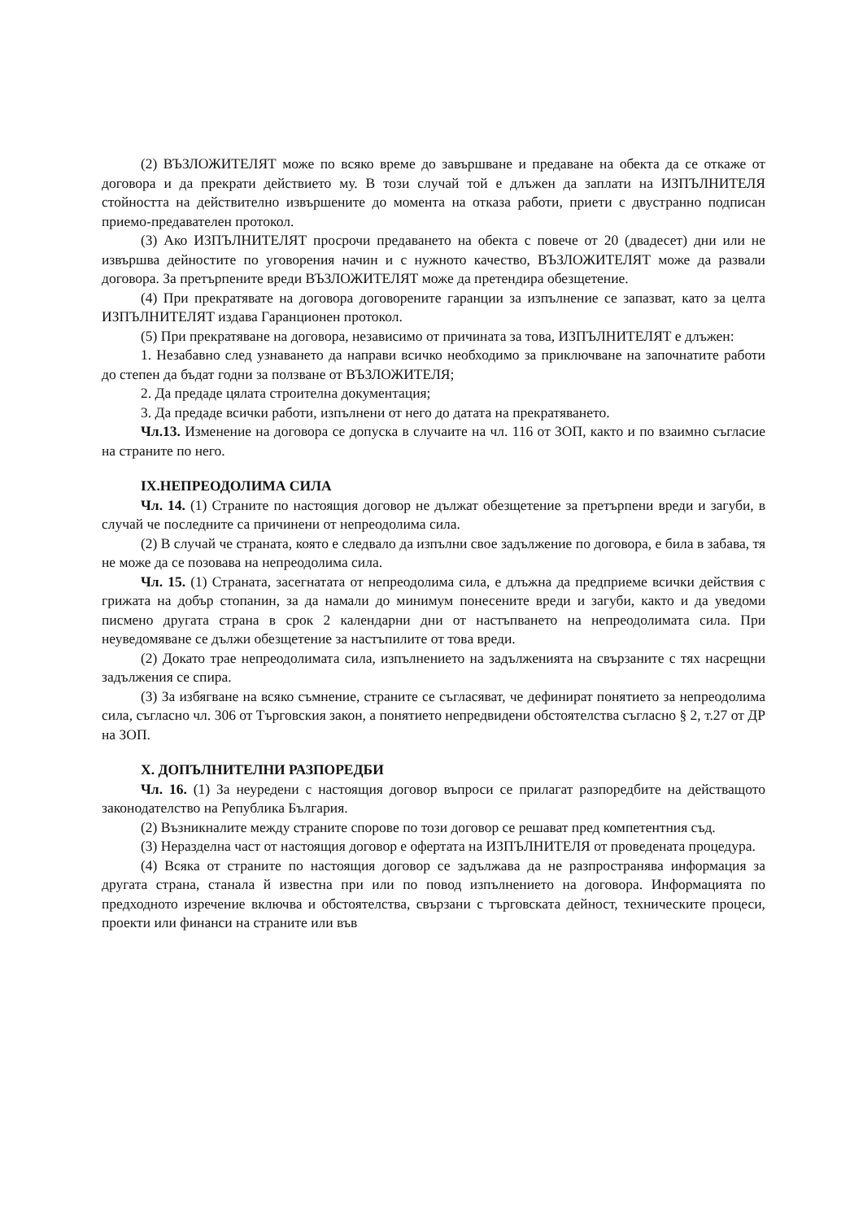(2) ВЪЗЛОЖИТЕЛЯТ може по всяко време до завършване и предаване на обекта да се откаже от договора и да прекрати действието му. В този случай той е длъжен да заплати на ИЗПЪЛНИТЕЛЯ стойността на действително извършените до момента на отказа работи, приети с двустранно подписан приемо-предавателен протокол.
(3) Ако ИЗПЪЛНИТЕЛЯТ просрочи предаването на обекта с повече от 20 (двадесет) дни или не извършва дейностите по уговорения начин и с нужното качество, ВЪЗЛОЖИТЕЛЯТ може да развали договора. За претърпените вреди ВЪЗЛОЖИТЕЛЯТ може да претендира обезщетение.
(4) При прекратявате на договора договорените гаранции за изпълнение се запазват, като за целта ИЗПЪЛНИТЕЛЯТ издава Гаранционен протокол.
(5) При прекратяване на договора, независимо от причината за това, ИЗПЪЛНИТЕЛЯТ е длъжен:
1. Незабавно след узнаването да направи всичко необходимо за приключване на започнатите работи до степен да бъдат годни за ползване от ВЪЗЛОЖИТЕЛЯ;
2. Да предаде цялата строителна документация;
3. Да предаде всички работи, изпълнени от него до датата на прекратяването.
Чл.13. Изменение на договора се допуска в случаите на чл. 116 от ЗОП, както и по взаимно съгласие на страните по него.
IX.НЕПРЕОДОЛИМА СИЛА
Чл. 14. (1) Страните по настоящия договор не дължат обезщетение за претърпени вреди и загуби, в случай че последните са причинени от непреодолима сила.
(2) В случай че страната, която е следвало да изпълни свое задължение по договора, е била в забава, тя не може да се позовава на непреодолима сила.
Чл. 15. (1) Страната, засегнатата от непреодолима сила, е длъжна да предприеме всички действия с грижата на добър стопанин, за да намали до минимум понесените вреди и загуби, както и да уведоми писмено другата страна в срок 2 календарни дни от настъпването на непреодолимата сила. При неуведомяване се дължи обезщетение за настъпилите от това вреди.
(2) Докато трае непреодолимата сила, изпълнението на задълженията на свързаните с тях насрещни задължения се спира.
(3) За избягване на всяко съмнение, страните се съгласяват, че дефинират понятието за непреодолима сила, съгласно чл. 306 от Търговския закон, а понятието непредвидени обстоятелства съгласно § 2, т.27 от ДР на ЗОП.
X. ДОПЪЛНИТЕЛНИ РАЗПОРЕДБИ
Чл. 16. (1) За неуредени с настоящия договор въпроси се прилагат разпоредбите на действащото законодателство на Република България.
(2) Възникналите между страните спорове по този договор се решават пред компетентния съд.
(3) Неразделна част от настоящия договор е офертата на ИЗПЪЛНИТЕЛЯ от проведената процедура.
(4) Всяка от страните по настоящия договор се задължава да не разпространява информация за другата страна, станала й известна при или по повод изпълнението на договора. Информацията по предходното изречение включва и обстоятелства, свързани с търговската дейност, техническите процеси, проекти или финанси на страните или във